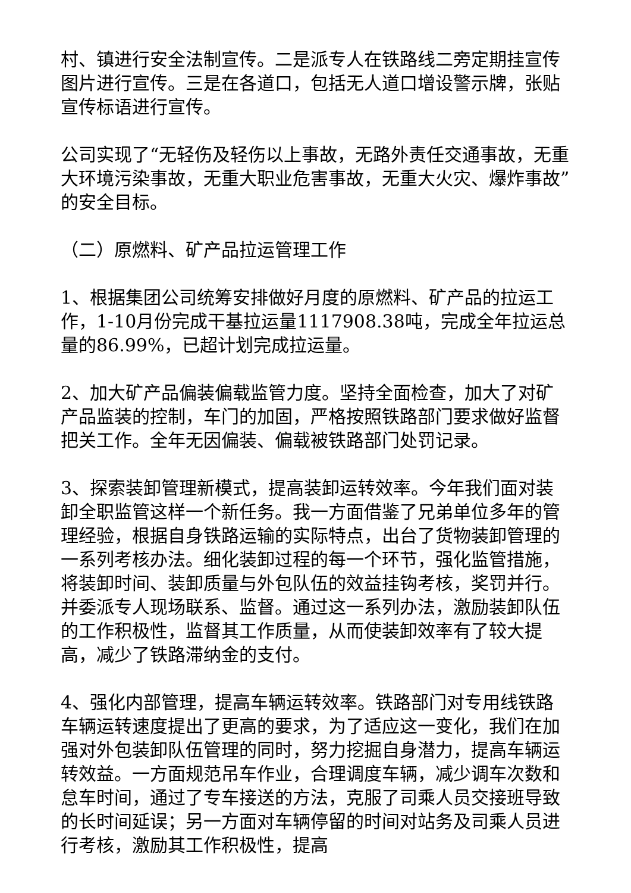村、镇进行安全法制宣传。二是派专人在铁路线二旁定期挂宣传图片进行宣传。三是在各道口，包括无人道口增设警示牌，张贴宣传标语进行宣传。
公司实现了“无轻伤及轻伤以上事故，无路外责任交通事故，无重大环境污染事故，无重大职业危害事故，无重大火灾、爆炸事故”的安全目标。
（二）原燃料、矿产品拉运管理工作
1、根据集团公司统筹安排做好月度的原燃料、矿产品的拉运工作，1-10月份完成干基拉运量1117908.38吨，完成全年拉运总量的86.99%，已超计划完成拉运量。
2、加大矿产品偏装偏载监管力度。坚持全面检查，加大了对矿产品监装的控制，车门的加固，严格按照铁路部门要求做好监督把关工作。全年无因偏装、偏载被铁路部门处罚记录。
3、探索装卸管理新模式，提高装卸运转效率。今年我们面对装卸全职监管这样一个新任务。我一方面借鉴了兄弟单位多年的管理经验，根据自身铁路运输的实际特点，出台了货物装卸管理的一系列考核办法。细化装卸过程的每一个环节，强化监管措施，将装卸时间、装卸质量与外包队伍的效益挂钩考核，奖罚并行。并委派专人现场联系、监督。通过这一系列办法，激励装卸队伍的工作积极性，监督其工作质量，从而使装卸效率有了较大提高，减少了铁路滞纳金的支付。
4、强化内部管理，提高车辆运转效率。铁路部门对专用线铁路车辆运转速度提出了更高的要求，为了适应这一变化，我们在加强对外包装卸队伍管理的同时，努力挖掘自身潜力，提高车辆运转效益。一方面规范吊车作业，合理调度车辆，减少调车次数和怠车时间，通过了专车接送的方法，克服了司乘人员交接班导致的长时间延误；另一方面对车辆停留的时间对站务及司乘人员进行考核，激励其工作积极性，提高